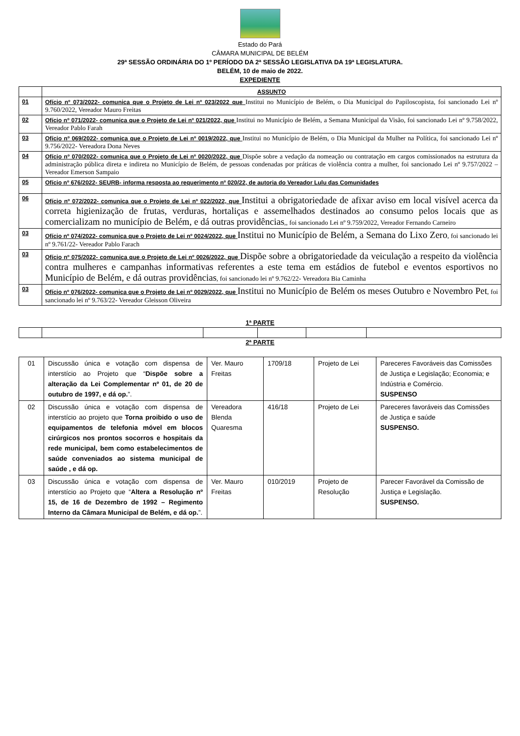Estado do Pará
CÂMARA MUNICIPAL DE BELÉM
29ª SESSÃO ORDINÁRIA DO 1º PERÍODO DA 2ª SESSÃO LEGISLATIVA DA 19ª LEGISLATURA.
BELÉM, 10 de maio de 2022.
EXPEDIENTE
| | ASSUNTO |
| 01 | Ofício nº 073/2022- comunica que o Projeto de Lei nº 023/2022 que Institui no Município de Belém, o Dia Municipal do Papiloscopista, foi sancionado Lei nº 9.760/2022, Vereador Mauro Freitas |
| 02 | Ofício nº 071/2022- comunica que o Projeto de Lei nº 021/2022, que Institui no Município de Belém, a Semana Municipal da Visão, foi sancionado Lei nº 9.758/2022, Vereador Pablo Farah |
| 03 | Ofício nº 069/2022- comunica que o Projeto de Lei nº 0019/2022, que Institui no Município de Belém, o Dia Municipal da Mulher na Política, foi sancionado Lei nº 9.756/2022- Vereadora Dona Neves |
| 04 | Ofício nº 070/2022- comunica que o Projeto de Lei nº 0020/2022, que Dispõe sobre a vedação da nomeação ou contratação em cargos comissionados na estrutura da administração pública direta e indireta no Município de Belém, de pessoas condenadas por práticas de violência contra a mulher, foi sancionado Lei nº 9.757/2022 – Vereador Emerson Sampaio |
| 05 | Ofício nº 676/2022- SEURB- informa resposta ao requerimento nº 020/22, de autoria do Vereador Lulu das Comunidades |
| 06 | Ofício nº 072/2022- comunica que o Projeto de Lei nº 022/2022, que Institui a obrigatoriedade de afixar aviso em local visível acerca da correta higienização de frutas, verduras, hortaliças e assemelhados destinados ao consumo pelos locais que as comercializam no município de Belém, e dá outras providências ,, foi sancionado Lei nº 9.759/2022, Vereador Fernando Carneiro |
| 03 | Ofício nº 074/2022- comunica que o Projeto de Lei nº 0024/2022, que Institui no Município de Belém, a Semana do Lixo Zero , foi sancionado lei nº 9.761/22- Vereador Pablo Farach |
| 03 | Ofício nº 075/2022- comunica que o Projeto de Lei nº 0026/2022, que Dispõe sobre a obrigatoriedade da veiculação a respeito da violência contra mulheres e campanhas informativas referentes a este tema em estádios de futebol e eventos esportivos no Município de Belém, e dá outras providências , foi sancionado lei nº 9.762/22- Vereadora Bia Caminha |
| 03 | Ofício nº 076/2022- comunica que o Projeto de Lei nº 0029/2022, que Institui no Município de Belém os meses Outubro e Novembro Pet , foi sancionado lei nº 9.763/22- Vereador Gleisson Oliveira |
1ª PARTE
2ª PARTE
| 01 | Discussão única e votação com dispensa de interstício ao Projeto que “ Dispõe sobre a alteração da Lei Complementar nº 01, de 20 de outubro de 1997, e dá op. ”. | Ver. Mauro Freitas | 1709/18 | Projeto de Lei | Pareceres Favoráveis das Comissões de Justiça e Legislação; Economia; e Indústria e Comércio. SUSPENSO |
| 02 | Discussão única e votação com dispensa de interstício ao projeto que Torna proibido o uso de equipamentos de telefonia móvel em blocos cirúrgicos nos prontos socorros e hospitais da rede municipal, bem como estabelecimentos de saúde conveniados ao sistema municipal de saúde , e dá op. | Vereadora Blenda Quaresma | 416/18 | Projeto de Lei | Pareceres favoráveis das Comissões de Justiça e saúde SUSPENSO. |
| 03 | Discussão única e votação com dispensa de interstício ao Projeto que “ Altera a Resolução nº 15, de 16 de Dezembro de 1992 – Regimento Interno da Câmara Municipal de Belém, e dá op. ”. | Ver. Mauro Freitas | 010/2019 | Projeto de Resolução | Parecer Favorável da Comissão de Justiça e Legislação. SUSPENSO. |